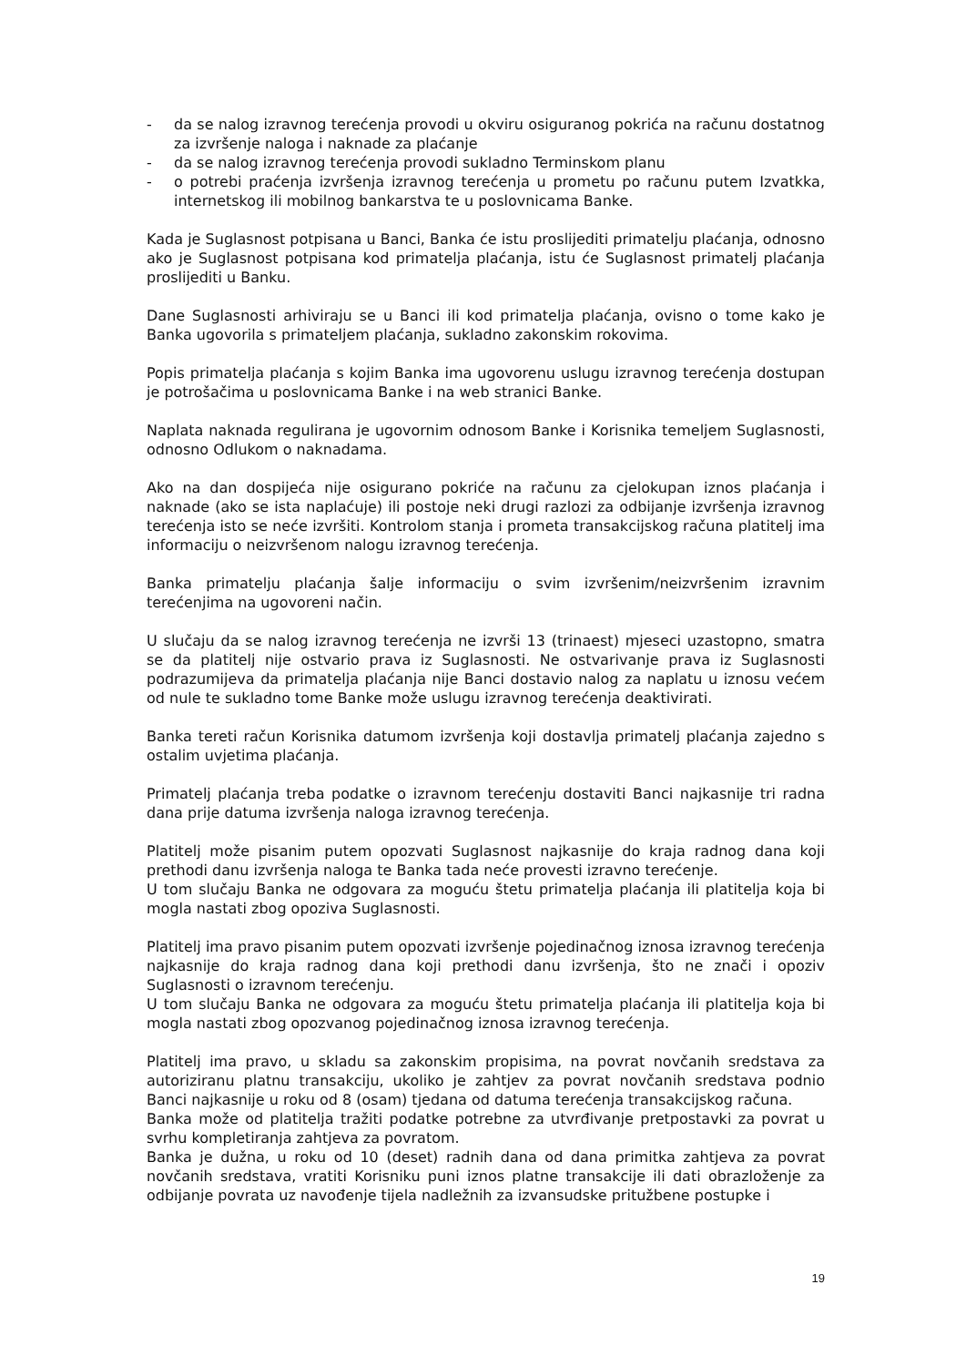- da se nalog izravnog terećenja provodi u okviru osiguranog pokrića na računu dostatnog za izvršenje naloga i naknade za plaćanje
- da se nalog izravnog terećenja provodi sukladno Terminskom planu
- o potrebi praćenja izvršenja izravnog terećenja u prometu po računu putem Izvatkka, internetskog ili mobilnog bankarstva te u poslovnicama Banke.
Kada je Suglasnost potpisana u Banci, Banka će istu proslijediti primatelju plaćanja, odnosno ako je Suglasnost potpisana kod primatelja plaćanja, istu će Suglasnost primatelj plaćanja proslijediti u Banku.
Dane Suglasnosti arhiviraju se u Banci ili kod primatelja plaćanja, ovisno o tome kako je Banka ugovorila s primateljem plaćanja, sukladno zakonskim rokovima.
Popis primatelja plaćanja s kojim Banka ima ugovorenu uslugu izravnog terećenja dostupan je potrošačima u poslovnicama Banke i na web stranici Banke.
Naplata naknada regulirana je ugovornim odnosom Banke i Korisnika temeljem Suglasnosti, odnosno Odlukom o naknadama.
Ako na dan dospijeća nije osigurano pokriće na računu za cjelokupan iznos plaćanja i naknade (ako se ista naplaćuje) ili postoje neki drugi razlozi za odbijanje izvršenja izravnog terećenja isto se neće izvršiti. Kontrolom stanja i prometa transakcijskog računa platitelj ima informaciju o neizvršenom nalogu izravnog terećenja.
Banka primatelju plaćanja šalje informaciju o svim izvršenim/neizvršenim izravnim terećenjima na ugovoreni način.
U slučaju da se nalog izravnog terećenja ne izvrši 13 (trinaest) mjeseci uzastopno, smatra se da platitelj nije ostvario prava iz Suglasnosti. Ne ostvarivanje prava iz Suglasnosti podrazumijeva da primatelja plaćanja nije Banci dostavio nalog za naplatu u iznosu većem od nule te sukladno tome Banke može uslugu izravnog terećenja deaktivirati.
Banka tereti račun Korisnika datumom izvršenja koji dostavlja primatelj plaćanja zajedno s ostalim uvjetima plaćanja.
Primatelj plaćanja treba podatke o izravnom terećenju dostaviti Banci najkasnije tri radna dana prije datuma izvršenja naloga izravnog terećenja.
Platitelj može pisanim putem opozvati Suglasnost najkasnije do kraja radnog dana koji prethodi danu izvršenja naloga te Banka tada neće provesti izravno terećenje.
U tom slučaju Banka ne odgovara za moguću štetu primatelja plaćanja ili platitelja koja bi mogla nastati zbog opoziva Suglasnosti.
Platitelj ima pravo pisanim putem opozvati izvršenje pojedinačnog iznosa izravnog terećenja najkasnije do kraja radnog dana koji prethodi danu izvršenja, što ne znači i opoziv Suglasnosti o izravnom terećenju.
U tom slučaju Banka ne odgovara za moguću štetu primatelja plaćanja ili platitelja koja bi mogla nastati zbog opozvanog pojedinačnog iznosa izravnog terećenja.
Platitelj ima pravo, u skladu sa zakonskim propisima, na povrat novčanih sredstava za autoriziranu platnu transakciju, ukoliko je zahtjev za povrat novčanih sredstava podnio Banci najkasnije u roku od 8 (osam) tjedana od datuma terećenja transakcijskog računa.
Banka može od platitelja tražiti podatke potrebne za utvrđivanje pretpostavki za povrat u svrhu kompletiranja zahtjeva za povratom.
Banka je dužna, u roku od 10 (deset) radnih dana od dana primitka zahtjeva za povrat novčanih sredstava, vratiti Korisniku puni iznos platne transakcije ili dati obrazloženje za odbijanje povrata uz navođenje tijela nadležnih za izvansudske pritužbene postupke i
19